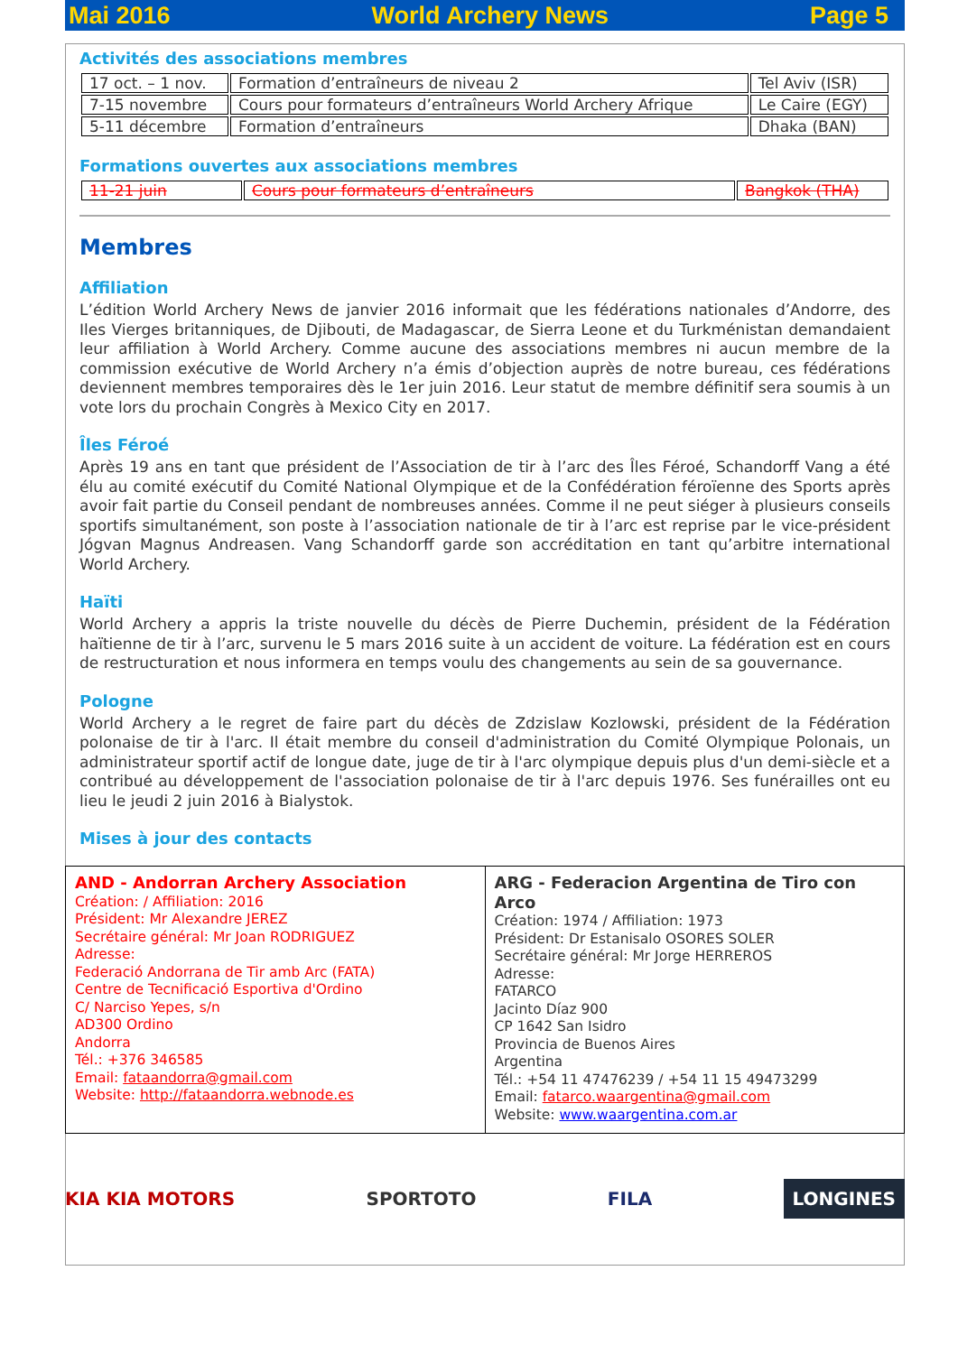Mai 2016 World Archery News Page 5
Activités des associations membres
| 17 oct. – 1 nov. | Formation d’entraîneurs de niveau 2 | Tel Aviv (ISR) |
| 7-15 novembre | Cours pour formateurs d’entraîneurs World Archery Afrique | Le Caire (EGY) |
| 5-11 décembre | Formation d’entraîneurs | Dhaka (BAN) |
Formations ouvertes aux associations membres
| 11-21 juin | Cours pour formateurs d’entraîneurs | Bangkok (THA) |
Membres
Affiliation
L’édition World Archery News de janvier 2016 informait que les fédérations nationales d’Andorre, des Iles Vierges britanniques, de Djibouti, de Madagascar, de Sierra Leone et du Turkménistan demandaient leur affiliation à World Archery. Comme aucune des associations membres ni aucun membre de la commission exécutive de World Archery n’a émis d’objection auprès de notre bureau, ces fédérations deviennent membres temporaires dès le 1er juin 2016. Leur statut de membre définitif sera soumis à un vote lors du prochain Congrès à Mexico City en 2017.
Îles Féroé
Après 19 ans en tant que président de l’Association de tir à l’arc des Îles Féroé, Schandorff Vang a été élu au comité exécutif du Comité National Olympique et de la Confédération féroïenne des Sports après avoir fait partie du Conseil pendant de nombreuses années. Comme il ne peut siéger à plusieurs conseils sportifs simultanément, son poste à l’association nationale de tir à l’arc est reprise par le vice-président Jógvan Magnus Andreasen. Vang Schandorff garde son accréditation en tant qu’arbitre international World Archery.
Haïti
World Archery a appris la triste nouvelle du décès de Pierre Duchemin, président de la Fédération haïtienne de tir à l’arc, survenu le 5 mars 2016 suite à un accident de voiture. La fédération est en cours de restructuration et nous informera en temps voulu des changements au sein de sa gouvernance.
Pologne
World Archery a le regret de faire part du décès de Zdzislaw Kozlowski, président de la Fédération polonaise de tir à l'arc. Il était membre du conseil d'administration du Comité Olympique Polonais, un administrateur sportif actif de longue date, juge de tir à l'arc olympique depuis plus d'un demi-siècle et a contribué au développement de l'association polonaise de tir à l'arc depuis 1976. Ses funérailles ont eu lieu le jeudi 2 juin 2016 à Bialystok.
Mises à jour des contacts
| AND - Andorran Archery Association Création: / Affiliation: 2016 Président: Mr Alexandre JEREZ Secrétaire général: Mr Joan RODRIGUEZ Adresse: Federació Andorrana de Tir amb Arc (FATA) Centre de Tecnificació Esportiva d'Ordino C/ Narciso Yepes, s/n AD300 Ordino Andorra Tél.: +376 346585 Email: fataandorra@gmail.com Website: http://fataandorra.webnode.es | ARG - Federacion Argentina de Tiro con Arco Création: 1974 / Affiliation: 1973 Président: Dr Estanisalo OSORES SOLER Secrétaire général: Mr Jorge HERREROS Adresse: FATARCO Jacinto Díaz 900 CP 1642 San Isidro Provincia de Buenos Aires Argentina Tél.: +54 11 47476239 / +54 11 15 49473299 Email: fatarco.waargentina@gmail.com Website: www.waargentina.com.ar |
KIA KIA MOTORS SPORTOTO FILA LONGINES